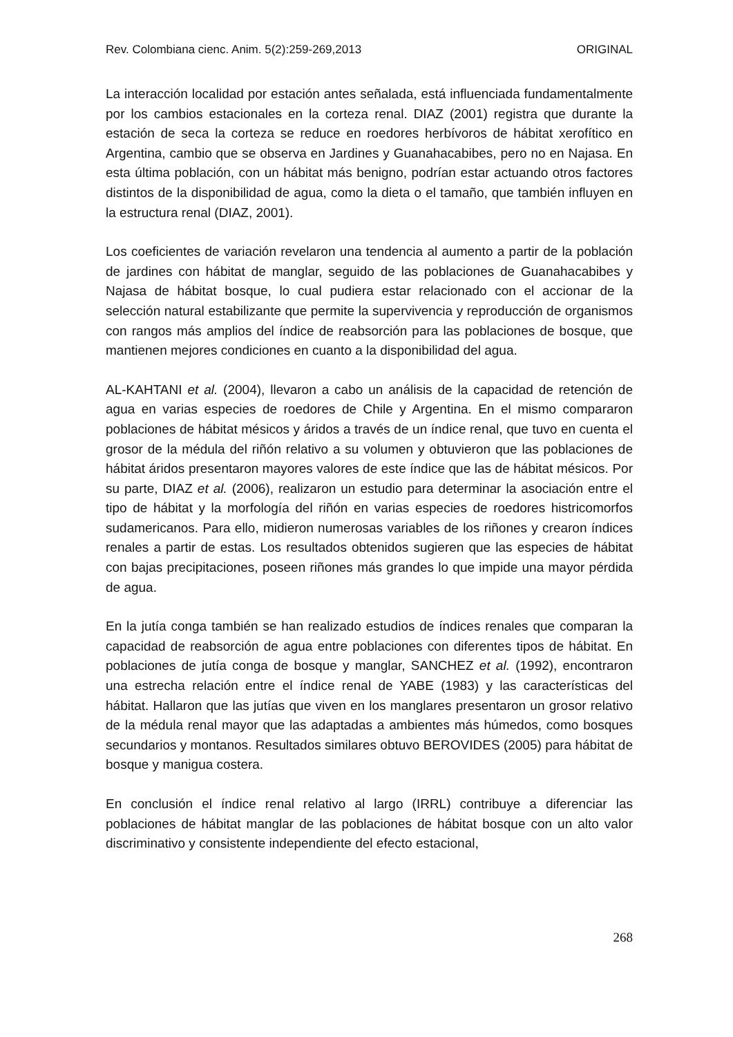Rev. Colombiana cienc. Anim. 5(2):259-269,2013 ORIGINAL
La interacción localidad por estación antes señalada, está influenciada fundamentalmente por los cambios estacionales en la corteza renal. DIAZ (2001) registra que durante la estación de seca la corteza se reduce en roedores herbívoros de hábitat xerofítico en Argentina, cambio que se observa en Jardines y Guanahacabibes, pero no en Najasa. En esta última población, con un hábitat más benigno, podrían estar actuando otros factores distintos de la disponibilidad de agua, como la dieta o el tamaño, que también influyen en la estructura renal (DIAZ, 2001).
Los coeficientes de variación revelaron una tendencia al aumento a partir de la población de jardines con hábitat de manglar, seguido de las poblaciones de Guanahacabibes y Najasa de hábitat bosque, lo cual pudiera estar relacionado con el accionar de la selección natural estabilizante que permite la supervivencia y reproducción de organismos con rangos más amplios del índice de reabsorción para las poblaciones de bosque, que mantienen mejores condiciones en cuanto a la disponibilidad del agua.
AL-KAHTANI et al. (2004), llevaron a cabo un análisis de la capacidad de retención de agua en varias especies de roedores de Chile y Argentina. En el mismo compararon poblaciones de hábitat mésicos y áridos a través de un índice renal, que tuvo en cuenta el grosor de la médula del riñón relativo a su volumen y obtuvieron que las poblaciones de hábitat áridos presentaron mayores valores de este índice que las de hábitat mésicos. Por su parte, DIAZ et al. (2006), realizaron un estudio para determinar la asociación entre el tipo de hábitat y la morfología del riñón en varias especies de roedores histricomorfos sudamericanos. Para ello, midieron numerosas variables de los riñones y crearon índices renales a partir de estas. Los resultados obtenidos sugieren que las especies de hábitat con bajas precipitaciones, poseen riñones más grandes lo que impide una mayor pérdida de agua.
En la jutía conga también se han realizado estudios de índices renales que comparan la capacidad de reabsorción de agua entre poblaciones con diferentes tipos de hábitat. En poblaciones de jutía conga de bosque y manglar, SANCHEZ et al. (1992), encontraron una estrecha relación entre el índice renal de YABE (1983) y las características del hábitat. Hallaron que las jutías que viven en los manglares presentaron un grosor relativo de la médula renal mayor que las adaptadas a ambientes más húmedos, como bosques secundarios y montanos. Resultados similares obtuvo BEROVIDES (2005) para hábitat de bosque y manigua costera.
En conclusión el índice renal relativo al largo (IRRL) contribuye a diferenciar las poblaciones de hábitat manglar de las poblaciones de hábitat bosque con un alto valor discriminativo y consistente independiente del efecto estacional,
268